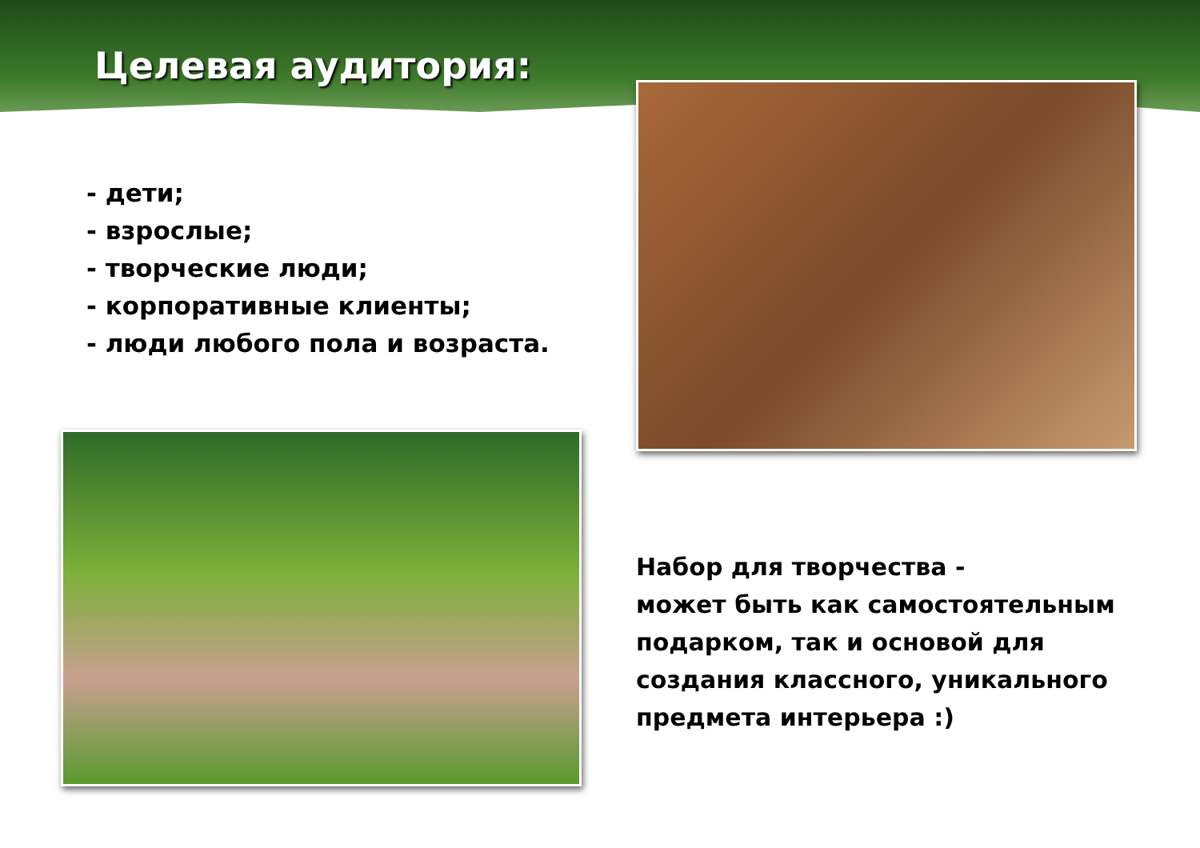Целевая аудитория:
- дети;
- взрослые;
- творческие люди;
- корпоративные клиенты;
- люди любого пола и возраста.
Набор для творчества -
может быть как самостоятельным
подарком, так и основой для
создания классного, уникального
предмета интерьера :)